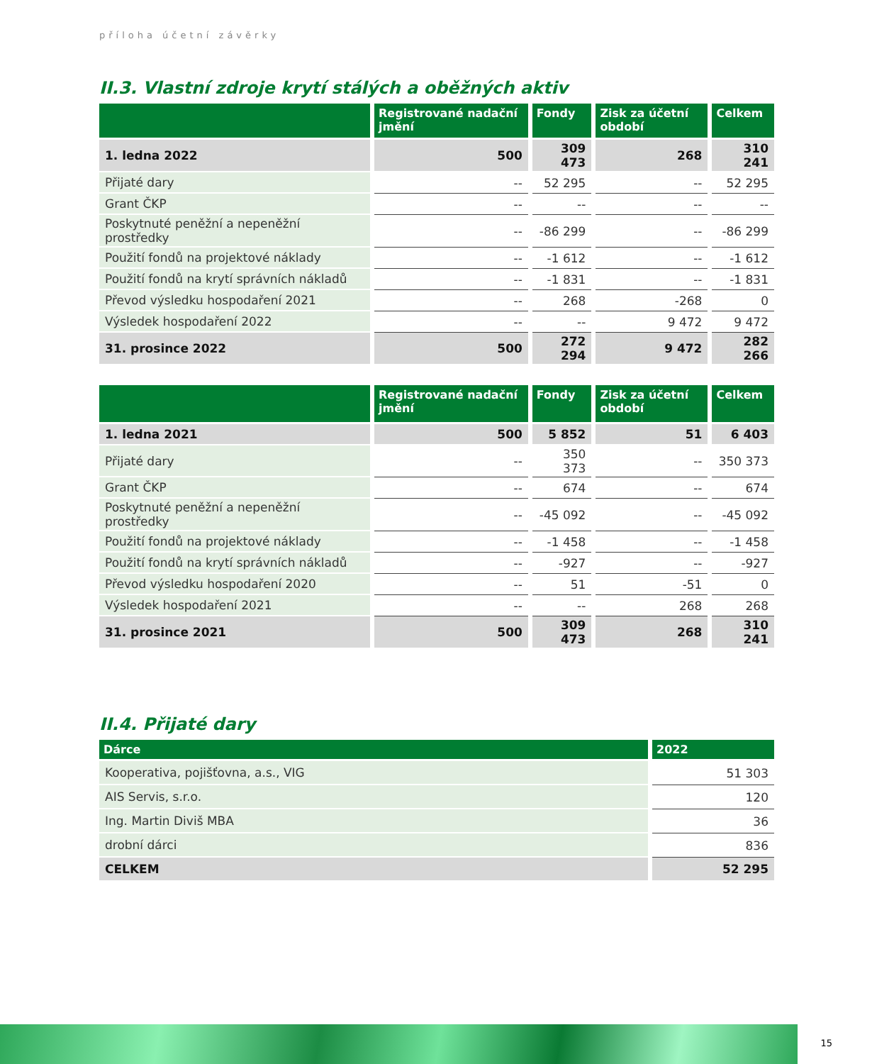příloha účetní závěrky
II.3. Vlastní zdroje krytí stálých a oběžných aktiv
| | Registrované nadační jmění | Fondy | Zisk za účetní období | Celkem |
| --- | --- | --- | --- | --- |
| 1. ledna 2022 | 500 | 309 473 | 268 | 310 241 |
| Přijaté dary | -- | 52 295 | -- | 52 295 |
| Grant ČKP | -- | -- | -- | -- |
| Poskytnuté peněžní a nepeněžní prostředky | -- | -86 299 | -- | -86 299 |
| Použití fondů na projektové náklady | -- | -1 612 | -- | -1 612 |
| Použití fondů na krytí správních nákladů | -- | -1 831 | -- | -1 831 |
| Převod výsledku hospodaření 2021 | -- | 268 | -268 | 0 |
| Výsledek hospodaření 2022 | -- | -- | 9 472 | 9 472 |
| 31. prosince 2022 | 500 | 272 294 | 9 472 | 282 266 |
| | Registrované nadační jmění | Fondy | Zisk za účetní období | Celkem |
| --- | --- | --- | --- | --- |
| 1. ledna 2021 | 500 | 5 852 | 51 | 6 403 |
| Přijaté dary | -- | 350 373 | -- | 350 373 |
| Grant ČKP | -- | 674 | -- | 674 |
| Poskytnuté peněžní a nepeněžní prostředky | -- | -45 092 | -- | -45 092 |
| Použití fondů na projektové náklady | -- | -1 458 | -- | -1 458 |
| Použití fondů na krytí správních nákladů | -- | -927 | -- | -927 |
| Převod výsledku hospodaření 2020 | -- | 51 | -51 | 0 |
| Výsledek hospodaření 2021 | -- | -- | 268 | 268 |
| 31. prosince 2021 | 500 | 309 473 | 268 | 310 241 |
II.4. Přijaté dary
| Dárce | 2022 |
| --- | --- |
| Kooperativa, pojišťovna, a.s., VIG | 51 303 |
| AIS Servis, s.r.o. | 120 |
| Ing. Martin Diviš MBA | 36 |
| drobní dárci | 836 |
| CELKEM | 52 295 |
15